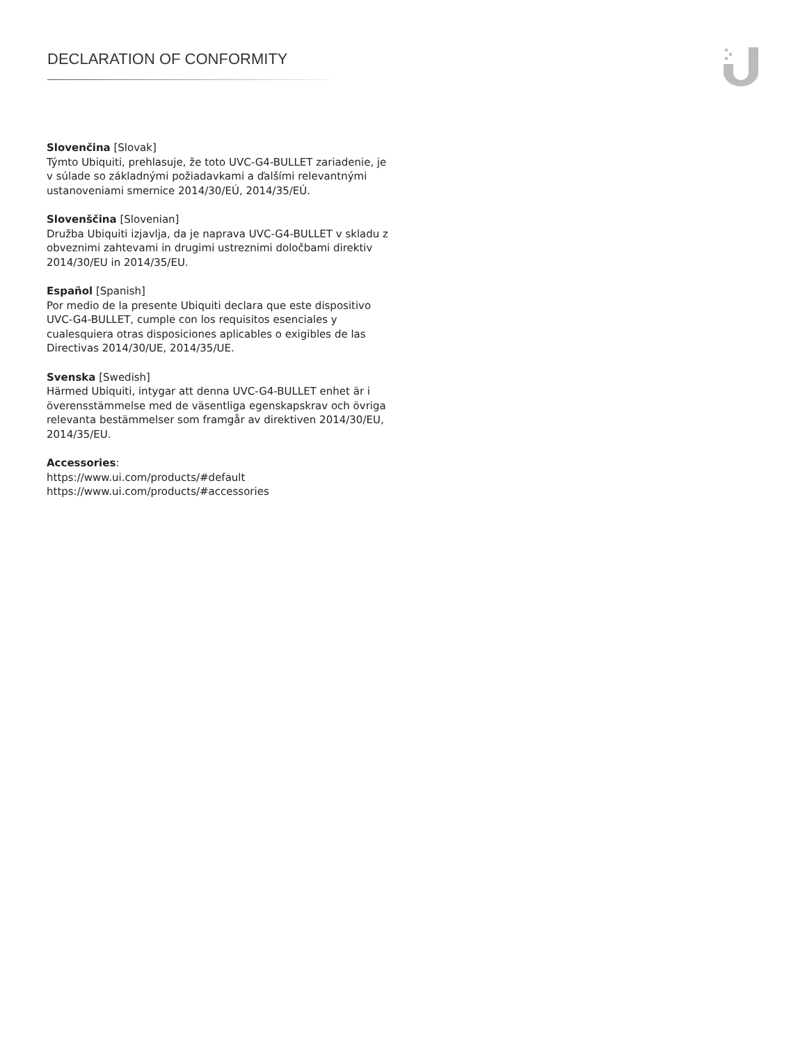DECLARATION OF CONFORMITY
Slovenčina [Slovak]
Týmto Ubiquiti, prehlasuje, že toto UVC-G4-BULLET zariadenie, je v súlade so základnými požiadavkami a ďalšími relevantnými ustanoveniami smernice 2014/30/EÚ, 2014/35/EÚ.
Slovenščina [Slovenian]
Družba Ubiquiti izjavlja, da je naprava UVC-G4-BULLET v skladu z obveznimi zahtevami in drugimi ustreznimi določbami direktiv 2014/30/EU in 2014/35/EU.
Español [Spanish]
Por medio de la presente Ubiquiti declara que este dispositivo UVC-G4-BULLET, cumple con los requisitos esenciales y cualesquiera otras disposiciones aplicables o exigibles de las Directivas 2014/30/UE, 2014/35/UE.
Svenska [Swedish]
Härmed Ubiquiti, intygar att denna UVC-G4-BULLET enhet är i överensstämmelse med de väsentliga egenskapskrav och övriga relevanta bestämmelser som framgår av direktiven 2014/30/EU, 2014/35/EU.
Accessories:
https://www.ui.com/products/#default
https://www.ui.com/products/#accessories